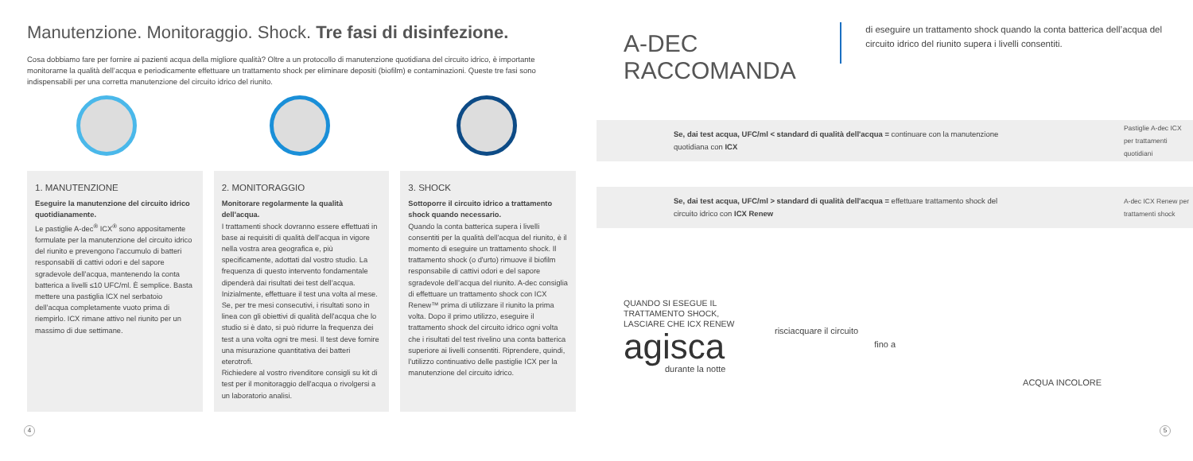Manutenzione. Monitoraggio. Shock. Tre fasi di disinfezione.
Cosa dobbiamo fare per fornire ai pazienti acqua della migliore qualità? Oltre a un protocollo di manutenzione quotidiana del circuito idrico, è importante monitorarne la qualità dell’acqua e periodicamente effettuare un trattamento shock per eliminare depositi (biofilm) e contaminazioni. Queste tre fasi sono indispensabili per una corretta manutenzione del circuito idrico del riunito.
1. MANUTENZIONE
Eseguire la manutenzione del circuito idrico quotidianamente.
Le pastiglie A-dec<sup>®</sup> ICX<sup>®</sup> sono appositamente formulate per la manutenzione del circuito idrico del riunito e prevengono l'accumulo di batteri responsabili di cattivi odori e del sapore sgradevole dell’acqua, mantenendo la conta batterica a livelli ≤10 UFC/ml. È semplice. Basta mettere una pastiglia ICX nel serbatoio dell’acqua completamente vuoto prima di riempirlo. ICX rimane attivo nel riunito per un massimo di due settimane.
2. MONITORAGGIO
Monitorare regolarmente la qualità dell'acqua.
I trattamenti shock dovranno essere effettuati in base ai requisiti di qualità dell'acqua in vigore nella vostra area geografica e, più specificamente, adottati dal vostro studio. La frequenza di questo intervento fondamentale dipenderà dai risultati dei test dell’acqua. Inizialmente, effettuare il test una volta al mese. Se, per tre mesi consecutivi, i risultati sono in linea con gli obiettivi di qualità dell'acqua che lo studio si è dato, si può ridurre la frequenza dei test a una volta ogni tre mesi. Il test deve fornire una misurazione quantitativa dei batteri eterotrofi.
Richiedere al vostro rivenditore consigli su kit di test per il monitoraggio dell'acqua o rivolgersi a un laboratorio analisi.
3. SHOCK
Sottoporre il circuito idrico a trattamento shock quando necessario.
Quando la conta batterica supera i livelli consentiti per la qualità dell'acqua del riunito, è il momento di eseguire un trattamento shock. Il trattamento shock (o d'urto) rimuove il biofilm responsabile di cattivi odori e del sapore sgradevole dell’acqua del riunito. A-dec consiglia di effettuare un trattamento shock con ICX Renew™ prima di utilizzare il riunito la prima volta. Dopo il primo utilizzo, eseguire il trattamento shock del circuito idrico ogni volta che i risultati del test rivelino una conta batterica superiore ai livelli consentiti. Riprendere, quindi, l'utilizzo continuativo delle pastiglie ICX per la manutenzione del circuito idrico.
A-DEC RACCOMANDA
di eseguire un trattamento shock quando la conta batterica dell’acqua del circuito idrico del riunito supera i livelli consentiti.
Se, dai test acqua, UFC/ml < standard di qualità dell'acqua = continuare con la manutenzione quotidiana con ICX
Pastiglie A-dec ICX per trattamenti quotidiani
Se, dai test acqua, UFC/ml > standard di qualità dell'acqua = effettuare trattamento shock del circuito idrico con ICX Renew
A-dec ICX Renew per trattamenti shock
QUANDO SI ESEGUE IL TRATTAMENTO SHOCK, LASCIARE CHE ICX RENEW
agisca
durante la notte
risciacquare il circuito
fino a
ACQUA INCOLORE
4 5